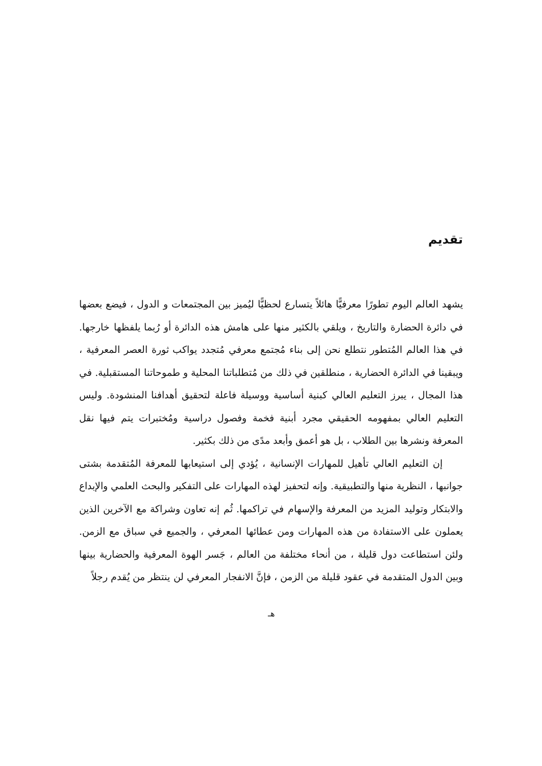تقديم
يشهد العالم اليوم تطورًا معرفيًّا هائلاً يتسارع لحظيًّا ليُميز بين المجتمعات و الدول ، فيضع بعضها في دائرة الحضارة والتاريخ ، ويلقي بالكثير منها على هامش هذه الدائرة أو رُبما يلفظها خارجها. في هذا العالم المُتطور نتطلع نحن إلى بناء مُجتمع معرفي مُتجدد يواكب ثورة العصر المعرفية ، ويبقينا في الدائرة الحضارية ، منطلقين في ذلك من مُتطلباتنا المحلية و طموحاتنا المستقبلية. في هذا المجال ، يبرز التعليم العالي كبنية أساسية ووسيلة فاعلة لتحقيق أهدافنا المنشودة. وليس التعليم العالي بمفهومه الحقيقي مجرد أبنية فخمة وفصول دراسية ومُختبرات يتم فيها نقل المعرفة ونشرها بين الطلاب ، بل هو أعمق وأبعد مدًى من ذلك بكثير.
إن التعليم العالي تأهيل للمهارات الإنسانية ، يُؤدي إلى استيعابها للمعرفة المُتقدمة بشتى جوانبها ، النظرية منها والتطبيقية. وإنه لتحفيز لهذه المهارات على التفكير والبحث العلمي والإبداع والابتكار وتوليد المزيد من المعرفة والإسهام في تراكمها. ثُم إنه تعاون وشراكة مع الآخرين الذين يعملون على الاستفادة من هذه المهارات ومن عطائها المعرفي ، والجميع في سباق مع الزمن. ولئن استطاعت دول قليلة ، من أنحاء مختلفة من العالم ، جَسر الهوة المعرفية والحضارية بينها وبين الدول المتقدمة في عقود قليلة من الزمن ، فإنَّ الانفجار المعرفي لن ينتظر من يُقدم رجلاً
هـ